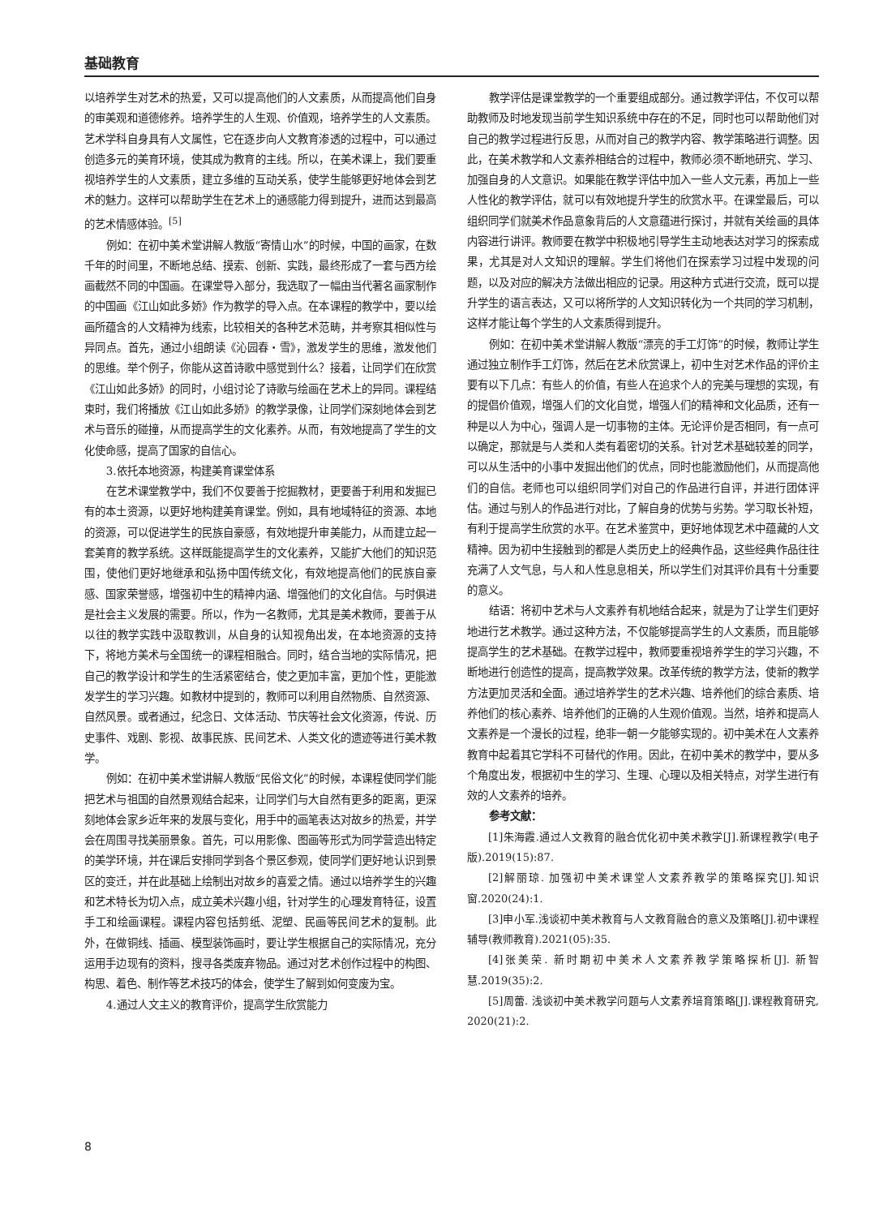基础教育
以培养学生对艺术的热爱，又可以提高他们的人文素质，从而提高他们自身的审美观和道德修养。培养学生的人生观、价值观，培养学生的人文素质。艺术学科自身具有人文属性，它在逐步向人文教育渗透的过程中，可以通过创造多元的美育环境，使其成为教育的主线。所以，在美术课上，我们要重视培养学生的人文素质，建立多维的互动关系，使学生能够更好地体会到艺术的魅力。这样可以帮助学生在艺术上的通感能力得到提升，进而达到最高的艺术情感体验。<sup>[5]</sup>
例如：在初中美术堂讲解人教版“寄情山水”的时候，中国的画家，在数千年的时间里，不断地总结、摸索、创新、实践，最终形成了一套与西方绘画截然不同的中国画。在课堂导入部分，我选取了一幅由当代著名画家制作的中国画《江山如此多娇》作为教学的导入点。在本课程的教学中，要以绘画所蕴含的人文精神为线索，比较相关的各种艺术范畴，并考察其相似性与异同点。首先，通过小组朗读《沁园春・雪》，激发学生的思维，激发他们的思维。举个例子，你能从这首诗歌中感觉到什么？接着，让同学们在欣赏《江山如此多娇》的同时，小组讨论了诗歌与绘画在艺术上的异同。课程结束时，我们将播放《江山如此多娇》的教学录像，让同学们深刻地体会到艺术与音乐的碰撞，从而提高学生的文化素养。从而，有效地提高了学生的文化使命感，提高了国家的自信心。
3.依托本地资源，构建美育课堂体系
在艺术课堂教学中，我们不仅要善于挖掘教材，更要善于利用和发掘已有的本土资源，以更好地构建美育课堂。例如，具有地域特征的资源、本地的资源，可以促进学生的民族自豪感，有效地提升审美能力，从而建立起一套美育的教学系统。这样既能提高学生的文化素养，又能扩大他们的知识范围，使他们更好地继承和弘扬中国传统文化，有效地提高他们的民族自豪感、国家荣誉感，增强初中生的精神内涵、增强他们的文化自信。与时俱进是社会主义发展的需要。所以，作为一名教师，尤其是美术教师，要善于从以往的教学实践中汲取教训，从自身的认知视角出发，在本地资源的支持下，将地方美术与全国统一的课程相融合。同时，结合当地的实际情况，把自己的教学设计和学生的生活紧密结合，使之更加丰富，更加个性，更能激发学生的学习兴趣。如教材中提到的，教师可以利用自然物质、自然资源、自然风景。或者通过，纪念日、文体活动、节庆等社会文化资源，传说、历史事件、戏剧、影视、故事民族、民间艺术、人类文化的遗迹等进行美术教学。
例如：在初中美术堂讲解人教版“民俗文化”的时候，本课程使同学们能把艺术与祖国的自然景观结合起来，让同学们与大自然有更多的距离，更深刻地体会家乡近年来的发展与变化，用手中的画笔表达对故乡的热爱，并学会在周围寻找美丽景象。首先，可以用影像、图画等形式为同学营造出特定的美学环境，并在课后安排同学到各个景区参观，使同学们更好地认识到景区的变迁，并在此基础上绘制出对故乡的喜爱之情。通过以培养学生的兴趣和艺术特长为切入点，成立美术兴趣小组，针对学生的心理发育特征，设置手工和绘画课程。课程内容包括剪纸、泥塑、民画等民间艺术的复制。此外，在做铜线、插画、模型装饰画时，要让学生根据自己的实际情况，充分运用手边现有的资料，搜寻各类废弃物品。通过对艺术创作过程中的构图、构思、着色、制作等艺术技巧的体会，使学生了解到如何变废为宝。
4.通过人文主义的教育评价，提高学生欣赏能力
教学评估是课堂教学的一个重要组成部分。通过教学评估，不仅可以帮助教师及时地发现当前学生知识系统中存在的不足，同时也可以帮助他们对自己的教学过程进行反思，从而对自己的教学内容、教学策略进行调整。因此，在美术教学和人文素养相结合的过程中，教师必须不断地研究、学习、加强自身的人文意识。如果能在教学评估中加入一些人文元素，再加上一些人性化的教学评估，就可以有效地提升学生的欣赏水平。在课堂最后，可以组织同学们就美术作品意象背后的人文意蕴进行探讨，并就有关绘画的具体内容进行讲评。教师要在教学中积极地引导学生主动地表达对学习的探索成果，尤其是对人文知识的理解。学生们将他们在探索学习过程中发现的问题，以及对应的解决方法做出相应的记录。用这种方式进行交流，既可以提升学生的语言表达，又可以将所学的人文知识转化为一个共同的学习机制，这样才能让每个学生的人文素质得到提升。
例如：在初中美术堂讲解人教版“漂亮的手工灯饰”的时候，教师让学生通过独立制作手工灯饰，然后在艺术欣赏课上，初中生对艺术作品的评价主要有以下几点：有些人的价值，有些人在追求个人的完美与理想的实现，有的提倡价值观，增强人们的文化自觉，增强人们的精神和文化品质，还有一种是以人为中心，强调人是一切事物的主体。无论评价是否相同，有一点可以确定，那就是与人类和人类有着密切的关系。针对艺术基础较差的同学，可以从生活中的小事中发掘出他们的优点，同时也能激励他们，从而提高他们的自信。老师也可以组织同学们对自己的作品进行自评，并进行团体评估。通过与别人的作品进行对比，了解自身的优势与劣势。学习取长补短，有利于提高学生欣赏的水平。在艺术鉴赏中，更好地体现艺术中蕴藏的人文精神。因为初中生接触到的都是人类历史上的经典作品，这些经典作品往往充满了人文气息，与人和人性息息相关，所以学生们对其评价具有十分重要的意义。
结语：将初中艺术与人文素养有机地结合起来，就是为了让学生们更好地进行艺术教学。通过这种方法，不仅能够提高学生的人文素质，而且能够提高学生的艺术基础。在教学过程中，教师要重视培养学生的学习兴趣，不断地进行创造性的提高，提高教学效果。改革传统的教学方法，使新的教学方法更加灵活和全面。通过培养学生的艺术兴趣、培养他们的综合素质、培养他们的核心素养、培养他们的正确的人生观价值观。当然，培养和提高人文素养是一个漫长的过程，绝非一朝一夕能够实现的。初中美术在人文素养教育中起着其它学科不可替代的作用。因此，在初中美术的教学中，要从多个角度出发，根据初中生的学习、生理、心理以及相关特点，对学生进行有效的人文素养的培养。
参考文献：
[1]朱海霞.通过人文教育的融合优化初中美术教学[J].新课程教学(电子版).2019(15):87.
[2]解丽琼. 加强初中美术课堂人文素养教学的策略探究[J].知识窗.2020(24):1.
[3]申小军.浅谈初中美术教育与人文教育融合的意义及策略[J].初中课程辅导(教师教育).2021(05):35.
[4]张美荣. 新时期初中美术人文素养教学策略探析[J]. 新智慧.2019(35):2.
[5]周蕾. 浅谈初中美术教学问题与人文素养培育策略[J].课程教育研究, 2020(21):2.
8